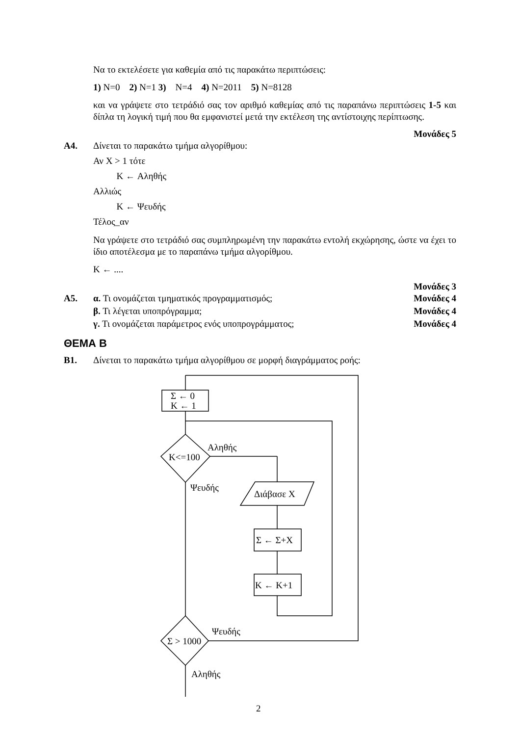Να το εκτελέσετε για καθεμία από τις παρακάτω περιπτώσεις:
1) N=0 2) N=1 3) N=4 4) N=2011 5) N=8128
και να γράψετε στο τετράδιό σας τον αριθμό καθεμίας από τις παραπάνω περιπτώσεις 1-5 και δίπλα τη λογική τιμή που θα εμφανιστεί μετά την εκτέλεση της αντίστοιχης περίπτωσης.
Μονάδες 5
Α4. Δίνεται το παρακάτω τμήμα αλγορίθμου:
Αν X > 1 τότε
K ← Αληθής
Αλλιώς
K ← Ψευδής
Τέλος_αν
Να γράψετε στο τετράδιό σας συμπληρωμένη την παρακάτω εντολή εκχώρησης, ώστε να έχει το ίδιο αποτέλεσμα με το παραπάνω τμήμα αλγορίθμου.
K ← ....
Μονάδες 3
Α5.
α. Τι ονομάζεται τμηματικός προγραμματισμός; Μονάδες 4
β. Τι λέγεται υποπρόγραμμα; Μονάδες 4
γ. Τι ονομάζεται παράμετρος ενός υποπρογράμματος; Μονάδες 4
ΘΕΜΑ Β
Β1. Δίνεται το παρακάτω τμήμα αλγορίθμου σε μορφή διαγράμματος ροής:
Σ ← 0
K ← 1
K<=100
Αληθής
Ψευδής
Διάβασε X
Σ ← Σ+X
K ← K+1
Σ > 1000
Ψευδής
Αληθής
2